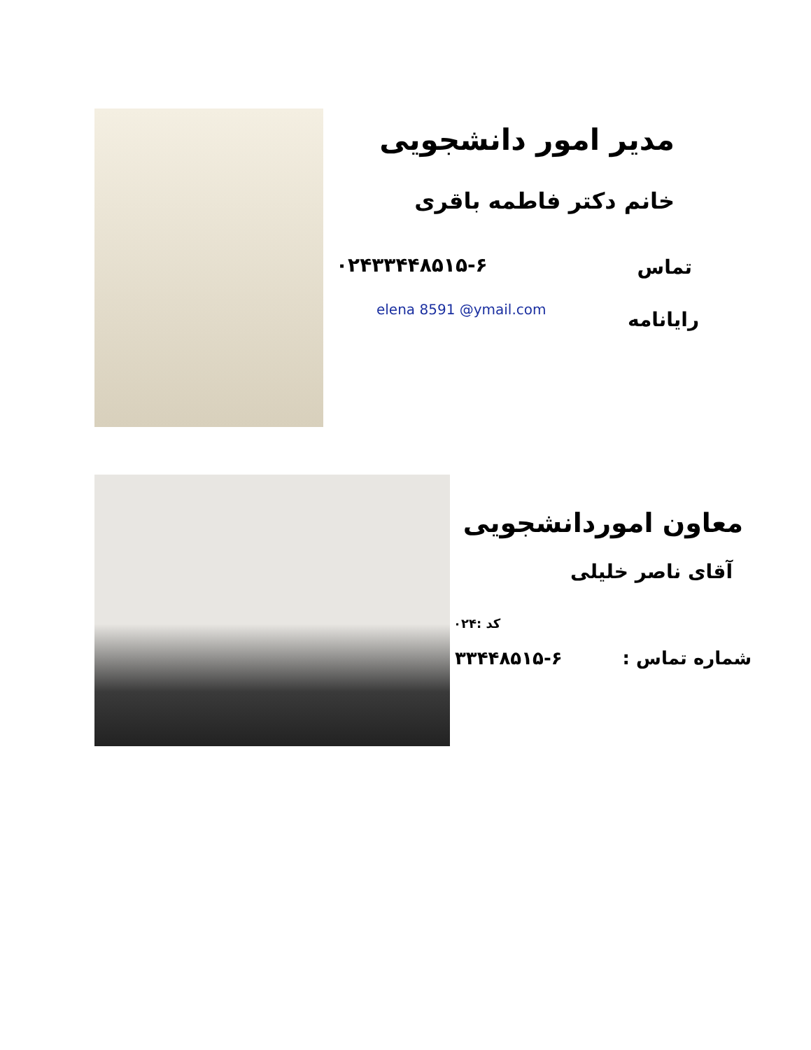مدیر امور دانشجویی
خانم دکتر فاطمه باقری
۰۲۴۳۳۴۴۸۵۱۵-۶ تماس
elena 8591 @ymail.com رایانامه
معاون اموردانشجویی
آقای ناصر خلیلی
کد :۰۲۴
۳۳۴۴۸۵۱۵-۶ شماره تماس :